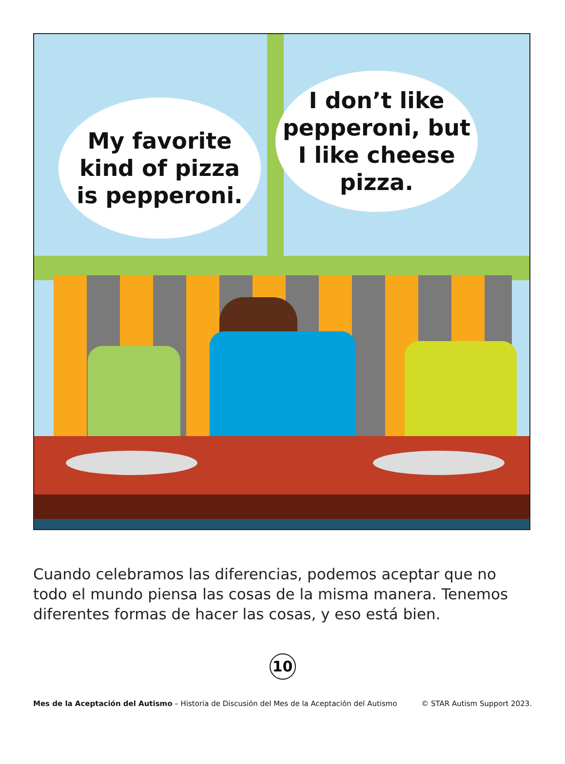My favorite
kind of pizza
is pepperoni.
I don’t like
pepperoni, but
I like cheese
pizza.
Cuando celebramos las diferencias, podemos aceptar que no todo el mundo piensa las cosas de la misma manera. Tenemos diferentes formas de hacer las cosas, y eso está bien.
10
Mes de la Aceptación del Autismo – Historia de Discusión del Mes de la Aceptación del Autismo © STAR Autism Support 2023.